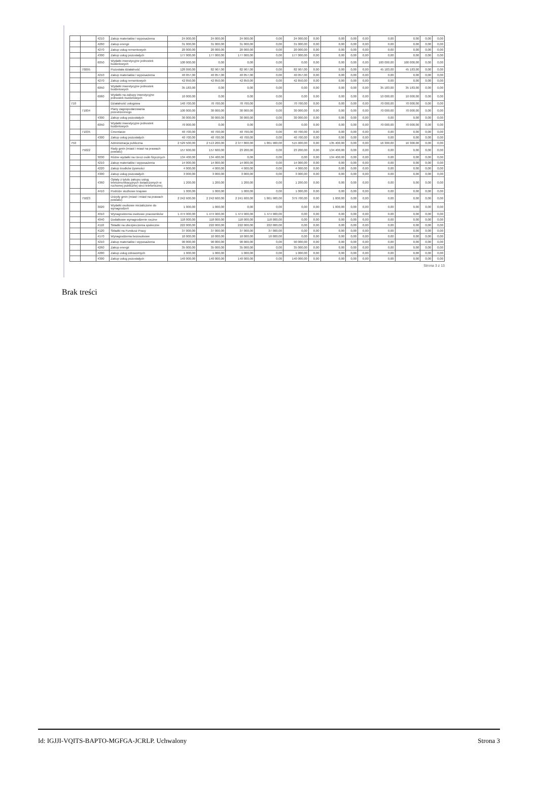| | | 4210 | Zakup materiałów i wyposażenia | 24 000,00 | 24 000,00 | 24 000,00 | 0,00 | 24 000,00 | 0,00 | 0,00 | 0,00 | 0,00 | 0,00 | 0,00 | 0,00 | 0,00 |
| | | 4260 | Zakup energii | 31 000,00 | 31 000,00 | 31 000,00 | 0,00 | 31 000,00 | 0,00 | 0,00 | 0,00 | 0,00 | 0,00 | 0,00 | 0,00 | 0,00 |
| | | 4270 | Zakup usług remontowych | 20 000,00 | 20 000,00 | 20 000,00 | 0,00 | 20 000,00 | 0,00 | 0,00 | 0,00 | 0,00 | 0,00 | 0,00 | 0,00 | 0,00 |
| | | 4300 | Zakup usług pozostałych | 177 000,00 | 177 000,00 | 177 000,00 | 0,00 | 177 000,00 | 0,00 | 0,00 | 0,00 | 0,00 | 0,00 | 0,00 | 0,00 | 0,00 |
| | | 6050 | Wydatki inwestycyjne jednostek budżetowych | 100 000,00 | 0,00 | 0,00 | 0,00 | 0,00 | 0,00 | 0,00 | 0,00 | 0,00 | 100 000,00 | 100 000,00 | 0,00 | 0,00 |
| | 70095 | | Pozostała działalność | 128 090,00 | 82 907,00 | 82 907,00 | 0,00 | 82 907,00 | 0,00 | 0,00 | 0,00 | 0,00 | 45 183,00 | 45 183,00 | 0,00 | 0,00 |
| | | 4210 | Zakup materiałów i wyposażenia | 40 057,00 | 40 057,00 | 40 057,00 | 0,00 | 40 057,00 | 0,00 | 0,00 | 0,00 | 0,00 | 0,00 | 0,00 | 0,00 | 0,00 |
| | | 4270 | Zakup usług remontowych | 42 850,00 | 42 850,00 | 42 850,00 | 0,00 | 42 850,00 | 0,00 | 0,00 | 0,00 | 0,00 | 0,00 | 0,00 | 0,00 | 0,00 |
| | | 6050 | Wydatki inwestycyjne jednostek budżetowych | 35 183,00 | 0,00 | 0,00 | 0,00 | 0,00 | 0,00 | 0,00 | 0,00 | 0,00 | 35 183,00 | 35 183,00 | 0,00 | 0,00 |
| | | 6060 | Wydatki na zakupy inwestycyjne jednostek budżetowych | 10 000,00 | 0,00 | 0,00 | 0,00 | 0,00 | 0,00 | 0,00 | 0,00 | 0,00 | 10 000,00 | 10 000,00 | 0,00 | 0,00 |
| 710 | | | Działalność usługowa | 140 700,00 | 70 700,00 | 70 700,00 | 0,00 | 70 700,00 | 0,00 | 0,00 | 0,00 | 0,00 | 70 000,00 | 70 000,00 | 0,00 | 0,00 |
| | 71004 | | Plany zagospodarowania przestrzennego | 100 000,00 | 30 000,00 | 30 000,00 | 0,00 | 30 000,00 | 0,00 | 0,00 | 0,00 | 0,00 | 70 000,00 | 70 000,00 | 0,00 | 0,00 |
| | | 4300 | Zakup usług pozostałych | 30 000,00 | 30 000,00 | 30 000,00 | 0,00 | 30 000,00 | 0,00 | 0,00 | 0,00 | 0,00 | 0,00 | 0,00 | 0,00 | 0,00 |
| | | 6050 | Wydatki inwestycyjne jednostek budżetowych | 70 000,00 | 0,00 | 0,00 | 0,00 | 0,00 | 0,00 | 0,00 | 0,00 | 0,00 | 70 000,00 | 70 000,00 | 0,00 | 0,00 |
| | 71035 | | Cmentarze | 40 700,00 | 40 700,00 | 40 700,00 | 0,00 | 40 700,00 | 0,00 | 0,00 | 0,00 | 0,00 | 0,00 | 0,00 | 0,00 | 0,00 |
| | | 4300 | Zakup usług pozostałych | 40 700,00 | 40 700,00 | 40 700,00 | 0,00 | 40 700,00 | 0,00 | 0,00 | 0,00 | 0,00 | 0,00 | 0,00 | 0,00 | 0,00 |
| 750 | | | Administracja publiczna | 2 529 500,00 | 2 513 200,00 | 2 377 800,00 | 1 861 900,00 | 515 900,00 | 0,00 | 135 400,00 | 0,00 | 0,00 | 16 300,00 | 16 300,00 | 0,00 | 0,00 |
| | 75022 | | Rady gmin (miast i miast na prawach powiatu) | 157 600,00 | 157 600,00 | 23 200,00 | 0,00 | 23 200,00 | 0,00 | 134 400,00 | 0,00 | 0,00 | 0,00 | 0,00 | 0,00 | 0,00 |
| | | 3030 | Różne wydatki na rzecz osób fizycznych | 134 400,00 | 134 400,00 | 0,00 | 0,00 | 0,00 | 0,00 | 134 400,00 | 0,00 | 0,00 | 0,00 | 0,00 | 0,00 | 0,00 |
| | | 4210 | Zakup materiałów i wyposażenia | 14 000,00 | 14 000,00 | 14 000,00 | 0,00 | 14 000,00 | 0,00 | 0,00 | 0,00 | 0,00 | 0,00 | 0,00 | 0,00 | 0,00 |
| | | 4220 | Zakup środków żywności | 4 000,00 | 4 000,00 | 4 000,00 | 0,00 | 4 000,00 | 0,00 | 0,00 | 0,00 | 0,00 | 0,00 | 0,00 | 0,00 | 0,00 |
| | | 4300 | Zakup usług pozostałych | 3 000,00 | 3 000,00 | 3 000,00 | 0,00 | 3 000,00 | 0,00 | 0,00 | 0,00 | 0,00 | 0,00 | 0,00 | 0,00 | 0,00 |
| | | 4360 | Opłaty z tytułu zakupu usług telekomunikacyjnych świadczonych w ruchomej publicznej sieci telefonicznej | 1 200,00 | 1 200,00 | 1 200,00 | 0,00 | 1 200,00 | 0,00 | 0,00 | 0,00 | 0,00 | 0,00 | 0,00 | 0,00 | 0,00 |
| | | 4410 | Podróże służbowe krajowe | 1 000,00 | 1 000,00 | 1 000,00 | 0,00 | 1 000,00 | 0,00 | 0,00 | 0,00 | 0,00 | 0,00 | 0,00 | 0,00 | 0,00 |
| | 75023 | | Urzędy gmin (miast i miast na prawach powiatu) | 2 242 600,00 | 2 242 600,00 | 2 241 600,00 | 1 861 900,00 | 379 700,00 | 0,00 | 1 000,00 | 0,00 | 0,00 | 0,00 | 0,00 | 0,00 | 0,00 |
| | | 3020 | Wydatki osobowe niezaliczone do wynagrodzeń | 1 000,00 | 1 000,00 | 0,00 | 0,00 | 0,00 | 0,00 | 1 000,00 | 0,00 | 0,00 | 0,00 | 0,00 | 0,00 | 0,00 |
| | | 4010 | Wynagrodzenia osobowe pracowników | 1 474 900,00 | 1 474 900,00 | 1 474 900,00 | 1 474 900,00 | 0,00 | 0,00 | 0,00 | 0,00 | 0,00 | 0,00 | 0,00 | 0,00 | 0,00 |
| | | 4040 | Dodatkowe wynagrodzenie roczne | 118 000,00 | 118 000,00 | 118 000,00 | 118 000,00 | 0,00 | 0,00 | 0,00 | 0,00 | 0,00 | 0,00 | 0,00 | 0,00 | 0,00 |
| | | 4110 | Składki na ubezpieczenia społeczne | 222 000,00 | 222 000,00 | 222 000,00 | 222 000,00 | 0,00 | 0,00 | 0,00 | 0,00 | 0,00 | 0,00 | 0,00 | 0,00 | 0,00 |
| | | 4120 | Składki na Fundusz Pracy | 37 000,00 | 37 000,00 | 37 000,00 | 37 000,00 | 0,00 | 0,00 | 0,00 | 0,00 | 0,00 | 0,00 | 0,00 | 0,00 | 0,00 |
| | | 4170 | Wynagrodzenia bezosobowe | 10 000,00 | 10 000,00 | 10 000,00 | 10 000,00 | 0,00 | 0,00 | 0,00 | 0,00 | 0,00 | 0,00 | 0,00 | 0,00 | 0,00 |
| | | 4210 | Zakup materiałów i wyposażenia | 90 000,00 | 90 000,00 | 90 000,00 | 0,00 | 90 000,00 | 0,00 | 0,00 | 0,00 | 0,00 | 0,00 | 0,00 | 0,00 | 0,00 |
| | | 4260 | Zakup energii | 35 000,00 | 35 000,00 | 35 000,00 | 0,00 | 35 000,00 | 0,00 | 0,00 | 0,00 | 0,00 | 0,00 | 0,00 | 0,00 | 0,00 |
| | | 4280 | Zakup usług zdrowotnych | 1 000,00 | 1 000,00 | 1 000,00 | 0,00 | 1 000,00 | 0,00 | 0,00 | 0,00 | 0,00 | 0,00 | 0,00 | 0,00 | 0,00 |
| | | 4300 | Zakup usług pozostałych | 140 000,00 | 140 000,00 | 140 000,00 | 0,00 | 140 000,00 | 0,00 | 0,00 | 0,00 | 0,00 | 0,00 | 0,00 | 0,00 | 0,00 |
Strona 3 z 13
Brak treści
Id: IGJJI-VQITS-BAPTO-MGFGA-JCRLP. Uchwalony Strona 3